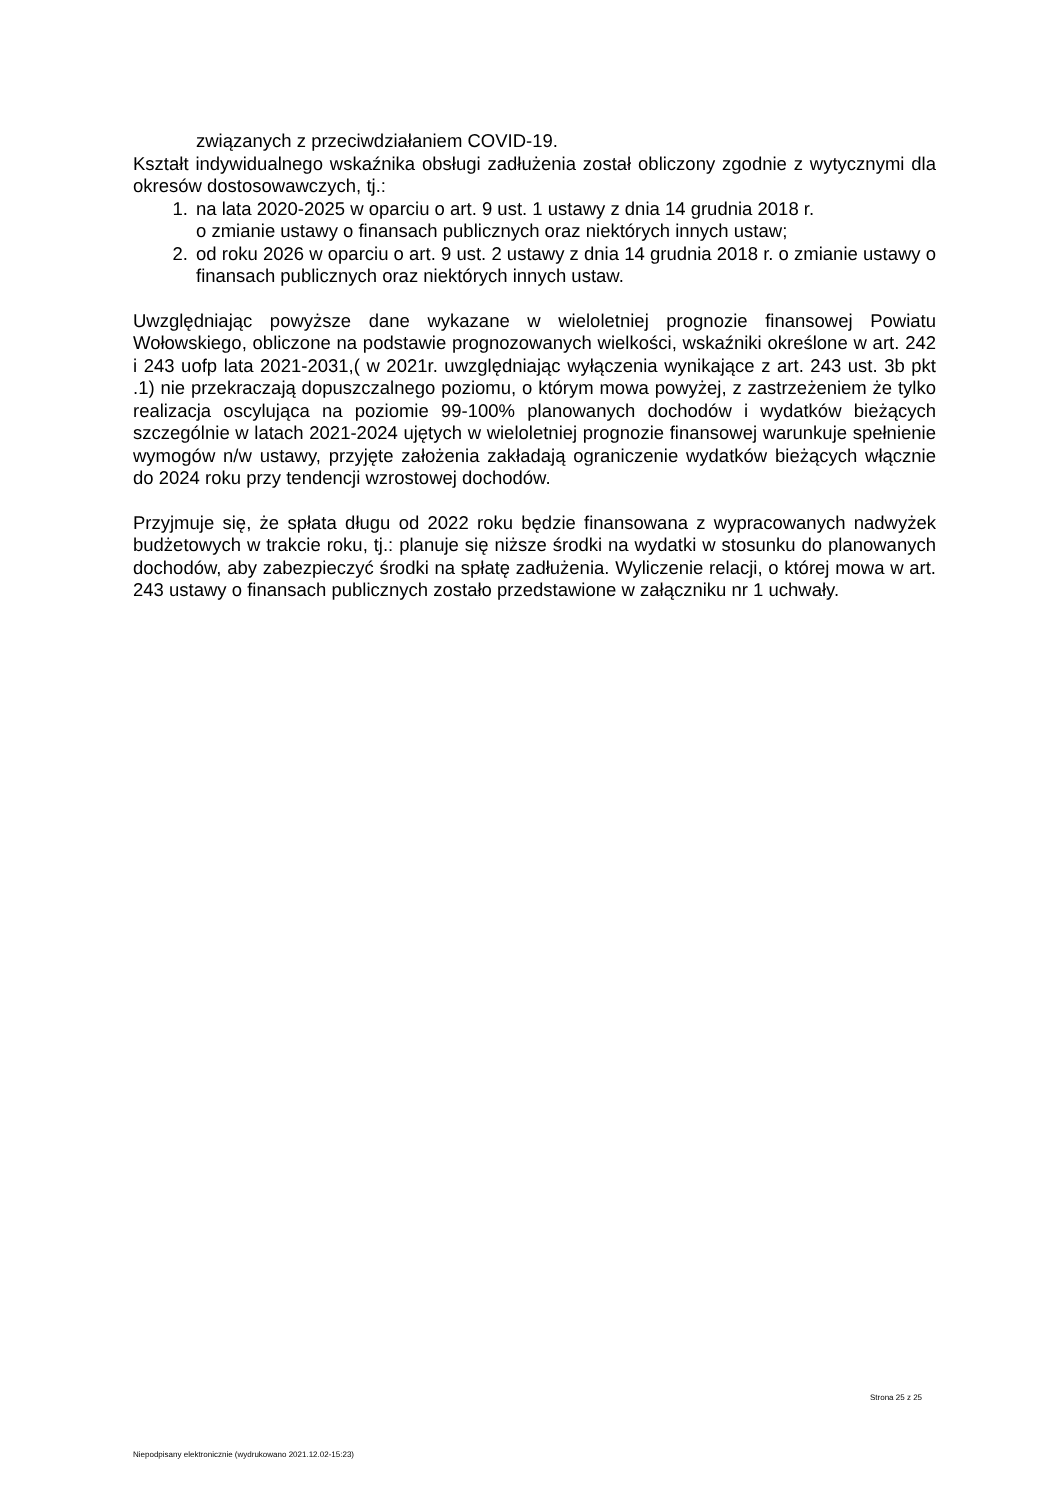związanych z przeciwdziałaniem COVID-19.
Kształt indywidualnego wskaźnika obsługi zadłużenia został obliczony zgodnie z wytycznymi dla okresów dostosowawczych, tj.:
1. na lata 2020-2025 w oparciu o art. 9 ust. 1 ustawy z dnia 14 grudnia 2018 r.
o zmianie ustawy o finansach publicznych oraz niektórych innych ustaw;
2. od roku 2026 w oparciu o art. 9 ust. 2 ustawy z dnia 14 grudnia 2018 r. o zmianie ustawy o finansach publicznych oraz niektórych innych ustaw.
Uwzględniając powyższe dane wykazane w wieloletniej prognozie finansowej Powiatu Wołowskiego, obliczone na podstawie prognozowanych wielkości, wskaźniki określone w art. 242 i 243 uofp lata 2021-2031,( w 2021r. uwzględniając wyłączenia wynikające z art. 243 ust. 3b pkt .1) nie przekraczają dopuszczalnego poziomu, o którym mowa powyżej, z zastrzeżeniem że tylko realizacja oscylująca na poziomie 99-100% planowanych dochodów i wydatków bieżących szczególnie w latach 2021-2024 ujętych w wieloletniej prognozie finansowej warunkuje spełnienie wymogów n/w ustawy, przyjęte założenia zakładają ograniczenie wydatków bieżących włącznie do 2024 roku przy tendencji wzrostowej dochodów.
Przyjmuje się, że spłata długu od 2022 roku będzie finansowana z wypracowanych nadwyżek budżetowych w trakcie roku, tj.: planuje się niższe środki na wydatki w stosunku do planowanych dochodów, aby zabezpieczyć środki na spłatę zadłużenia. Wyliczenie relacji, o której mowa w art. 243 ustawy o finansach publicznych zostało przedstawione w załączniku nr 1 uchwały.
Strona 25 z 25
Niepodpisany elektronicznie (wydrukowano 2021.12.02-15:23)